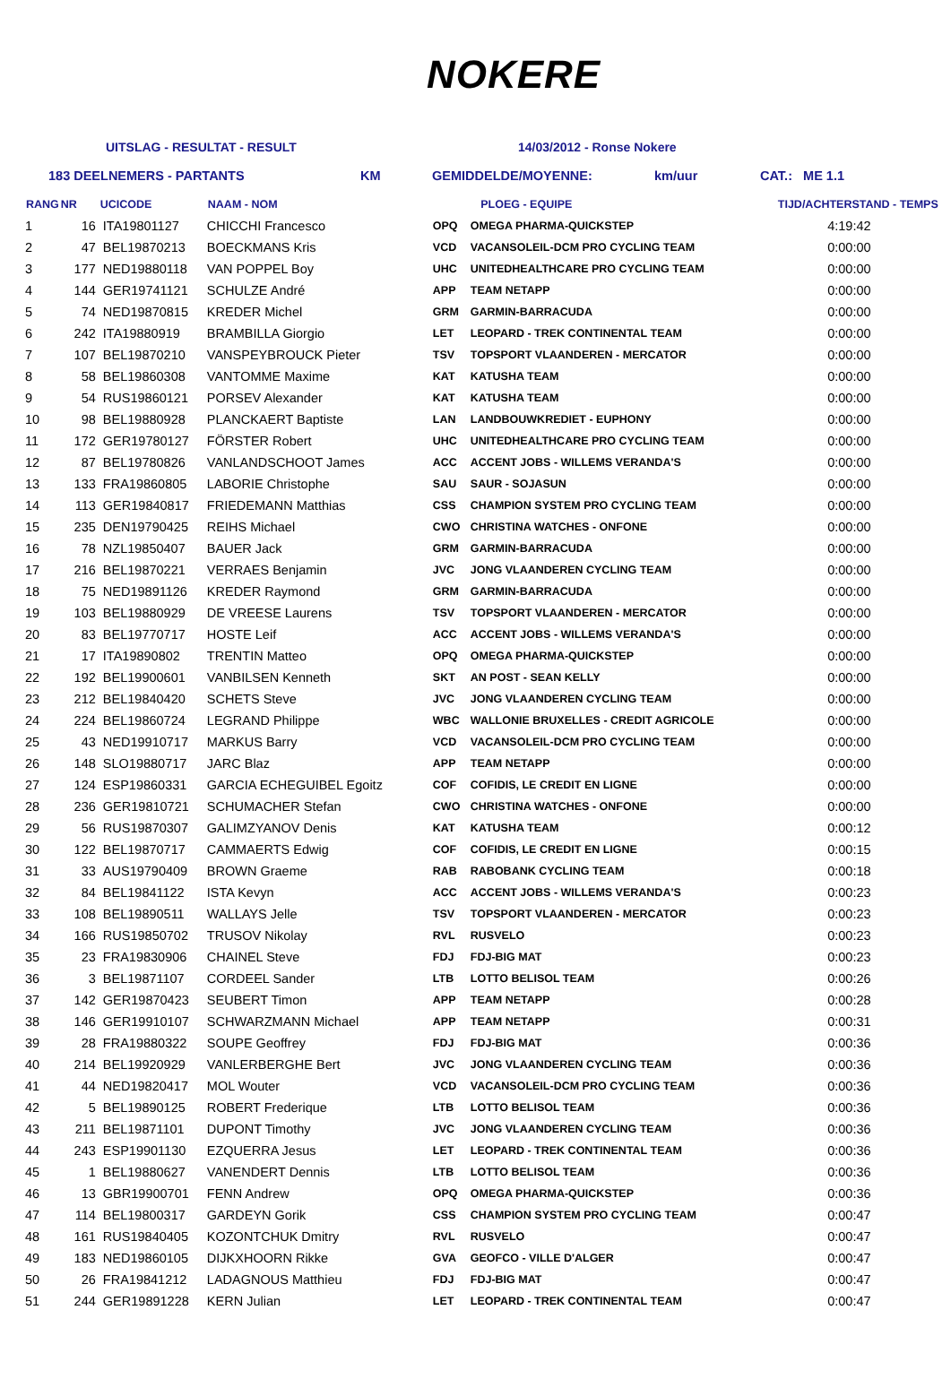NOKERE
UITSLAG - RESULTAT - RESULT 14/03/2012 - Ronse Nokere
183 DEELNEMERS - PARTANTS KM GEMIDDELDE/MOYENNE: km/uur CAT.: ME 1.1
| RANG | NR | UCICODE | NAAM - NOM | | PLOEG - EQUIPE | TIJD/ACHTERSTAND - TEMPS |
| --- | --- | --- | --- | --- | --- | --- |
| 1 | 16 | ITA19801127 | CHICCHI Francesco | OPQ | OMEGA PHARMA-QUICKSTEP | 4:19:42 |
| 2 | 47 | BEL19870213 | BOECKMANS Kris | VCD | VACANSOLEIL-DCM PRO CYCLING TEAM | 0:00:00 |
| 3 | 177 | NED19880118 | VAN POPPEL Boy | UHC | UNITEDHEALTHCARE PRO CYCLING TEAM | 0:00:00 |
| 4 | 144 | GER19741121 | SCHULZE André | APP | TEAM NETAPP | 0:00:00 |
| 5 | 74 | NED19870815 | KREDER Michel | GRM | GARMIN-BARRACUDA | 0:00:00 |
| 6 | 242 | ITA19880919 | BRAMBILLA Giorgio | LET | LEOPARD - TREK CONTINENTAL TEAM | 0:00:00 |
| 7 | 107 | BEL19870210 | VANSPEYBROUCK Pieter | TSV | TOPSPORT VLAANDEREN - MERCATOR | 0:00:00 |
| 8 | 58 | BEL19860308 | VANTOMME Maxime | KAT | KATUSHA TEAM | 0:00:00 |
| 9 | 54 | RUS19860121 | PORSEV Alexander | KAT | KATUSHA TEAM | 0:00:00 |
| 10 | 98 | BEL19880928 | PLANCKAERT Baptiste | LAN | LANDBOUWKREDIET - EUPHONY | 0:00:00 |
| 11 | 172 | GER19780127 | FÖRSTER Robert | UHC | UNITEDHEALTHCARE PRO CYCLING TEAM | 0:00:00 |
| 12 | 87 | BEL19780826 | VANLANDSCHOOT James | ACC | ACCENT JOBS - WILLEMS VERANDA'S | 0:00:00 |
| 13 | 133 | FRA19860805 | LABORIE Christophe | SAU | SAUR - SOJASUN | 0:00:00 |
| 14 | 113 | GER19840817 | FRIEDEMANN Matthias | CSS | CHAMPION SYSTEM PRO CYCLING TEAM | 0:00:00 |
| 15 | 235 | DEN19790425 | REIHS Michael | CWO | CHRISTINA WATCHES - ONFONE | 0:00:00 |
| 16 | 78 | NZL19850407 | BAUER Jack | GRM | GARMIN-BARRACUDA | 0:00:00 |
| 17 | 216 | BEL19870221 | VERRAES Benjamin | JVC | JONG VLAANDEREN CYCLING TEAM | 0:00:00 |
| 18 | 75 | NED19891126 | KREDER Raymond | GRM | GARMIN-BARRACUDA | 0:00:00 |
| 19 | 103 | BEL19880929 | DE VREESE Laurens | TSV | TOPSPORT VLAANDEREN - MERCATOR | 0:00:00 |
| 20 | 83 | BEL19770717 | HOSTE Leif | ACC | ACCENT JOBS - WILLEMS VERANDA'S | 0:00:00 |
| 21 | 17 | ITA19890802 | TRENTIN Matteo | OPQ | OMEGA PHARMA-QUICKSTEP | 0:00:00 |
| 22 | 192 | BEL19900601 | VANBILSEN Kenneth | SKT | AN POST - SEAN KELLY | 0:00:00 |
| 23 | 212 | BEL19840420 | SCHETS Steve | JVC | JONG VLAANDEREN CYCLING TEAM | 0:00:00 |
| 24 | 224 | BEL19860724 | LEGRAND Philippe | WBC | WALLONIE BRUXELLES - CREDIT AGRICOLE | 0:00:00 |
| 25 | 43 | NED19910717 | MARKUS Barry | VCD | VACANSOLEIL-DCM PRO CYCLING TEAM | 0:00:00 |
| 26 | 148 | SLO19880717 | JARC Blaz | APP | TEAM NETAPP | 0:00:00 |
| 27 | 124 | ESP19860331 | GARCIA ECHEGUIBEL Egoitz | COF | COFIDIS, LE CREDIT EN LIGNE | 0:00:00 |
| 28 | 236 | GER19810721 | SCHUMACHER Stefan | CWO | CHRISTINA WATCHES - ONFONE | 0:00:00 |
| 29 | 56 | RUS19870307 | GALIMZYANOV Denis | KAT | KATUSHA TEAM | 0:00:12 |
| 30 | 122 | BEL19870717 | CAMMAERTS Edwig | COF | COFIDIS, LE CREDIT EN LIGNE | 0:00:15 |
| 31 | 33 | AUS19790409 | BROWN Graeme | RAB | RABOBANK CYCLING TEAM | 0:00:18 |
| 32 | 84 | BEL19841122 | ISTA Kevyn | ACC | ACCENT JOBS - WILLEMS VERANDA'S | 0:00:23 |
| 33 | 108 | BEL19890511 | WALLAYS Jelle | TSV | TOPSPORT VLAANDEREN - MERCATOR | 0:00:23 |
| 34 | 166 | RUS19850702 | TRUSOV Nikolay | RVL | RUSVELO | 0:00:23 |
| 35 | 23 | FRA19830906 | CHAINEL Steve | FDJ | FDJ-BIG MAT | 0:00:23 |
| 36 | 3 | BEL19871107 | CORDEEL Sander | LTB | LOTTO BELISOL TEAM | 0:00:26 |
| 37 | 142 | GER19870423 | SEUBERT Timon | APP | TEAM NETAPP | 0:00:28 |
| 38 | 146 | GER19910107 | SCHWARZMANN Michael | APP | TEAM NETAPP | 0:00:31 |
| 39 | 28 | FRA19880322 | SOUPE Geoffrey | FDJ | FDJ-BIG MAT | 0:00:36 |
| 40 | 214 | BEL19920929 | VANLERBERGHE Bert | JVC | JONG VLAANDEREN CYCLING TEAM | 0:00:36 |
| 41 | 44 | NED19820417 | MOL Wouter | VCD | VACANSOLEIL-DCM PRO CYCLING TEAM | 0:00:36 |
| 42 | 5 | BEL19890125 | ROBERT Frederique | LTB | LOTTO BELISOL TEAM | 0:00:36 |
| 43 | 211 | BEL19871101 | DUPONT Timothy | JVC | JONG VLAANDEREN CYCLING TEAM | 0:00:36 |
| 44 | 243 | ESP19901130 | EZQUERRA Jesus | LET | LEOPARD - TREK CONTINENTAL TEAM | 0:00:36 |
| 45 | 1 | BEL19880627 | VANENDERT Dennis | LTB | LOTTO BELISOL TEAM | 0:00:36 |
| 46 | 13 | GBR19900701 | FENN Andrew | OPQ | OMEGA PHARMA-QUICKSTEP | 0:00:36 |
| 47 | 114 | BEL19800317 | GARDEYN Gorik | CSS | CHAMPION SYSTEM PRO CYCLING TEAM | 0:00:47 |
| 48 | 161 | RUS19840405 | KOZONTCHUK Dmitry | RVL | RUSVELO | 0:00:47 |
| 49 | 183 | NED19860105 | DIJKXHOORN Rikke | GVA | GEOFCO - VILLE D'ALGER | 0:00:47 |
| 50 | 26 | FRA19841212 | LADAGNOUS Matthieu | FDJ | FDJ-BIG MAT | 0:00:47 |
| 51 | 244 | GER19891228 | KERN Julian | LET | LEOPARD - TREK CONTINENTAL TEAM | 0:00:47 |